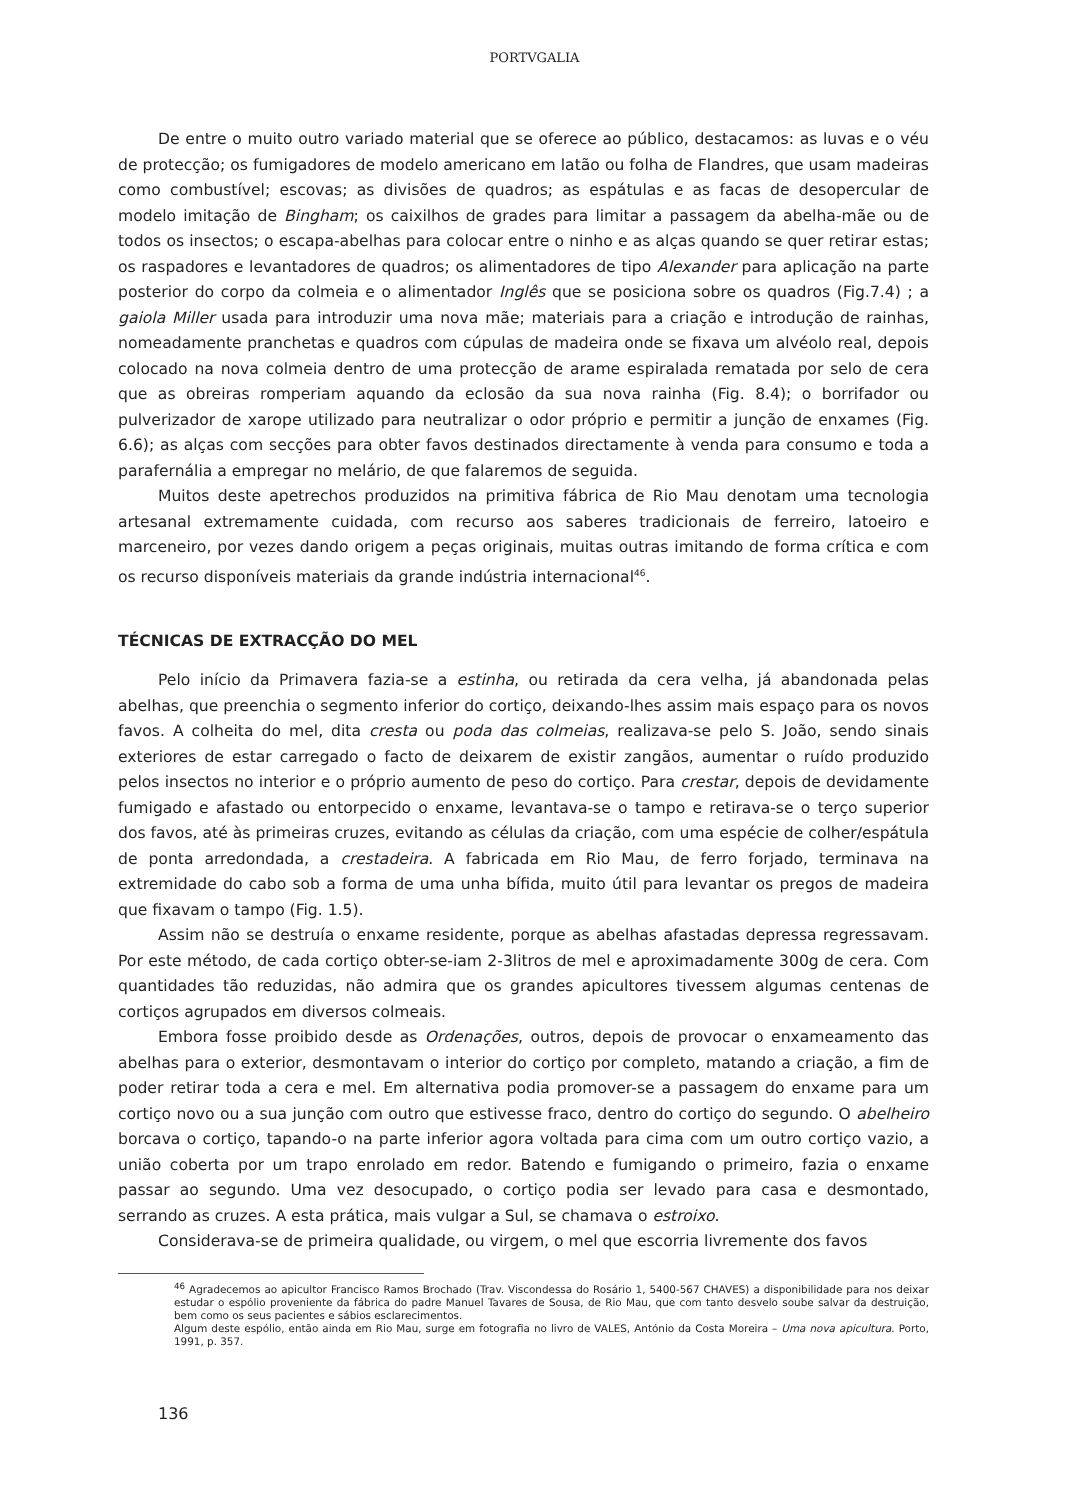PORTVGALIA
De entre o muito outro variado material que se oferece ao público, destacamos: as luvas e o véu de protecção; os fumigadores de modelo americano em latão ou folha de Flandres, que usam madeiras como combustível; escovas; as divisões de quadros; as espátulas e as facas de desopercular de modelo imitação de Bingham; os caixilhos de grades para limitar a passagem da abelha-mãe ou de todos os insectos; o escapa-abelhas para colocar entre o ninho e as alças quando se quer retirar estas; os raspadores e levantadores de quadros; os alimentadores de tipo Alexander para aplicação na parte posterior do corpo da colmeia e o alimentador Inglês que se posiciona sobre os quadros (Fig.7.4) ; a gaiola Miller usada para introduzir uma nova mãe; materiais para a criação e introdução de rainhas, nomeadamente pranchetas e quadros com cúpulas de madeira onde se fixava um alvéolo real, depois colocado na nova colmeia dentro de uma protecção de arame espiralada rematada por selo de cera que as obreiras romperiam aquando da eclosão da sua nova rainha (Fig. 8.4); o borrifador ou pulverizador de xarope utilizado para neutralizar o odor próprio e permitir a junção de enxames (Fig. 6.6); as alças com secções para obter favos destinados directamente à venda para consumo e toda a parafernália a empregar no melário, de que falaremos de seguida.
Muitos deste apetrechos produzidos na primitiva fábrica de Rio Mau denotam uma tecnologia artesanal extremamente cuidada, com recurso aos saberes tradicionais de ferreiro, latoeiro e marceneiro, por vezes dando origem a peças originais, muitas outras imitando de forma crítica e com os recurso disponíveis materiais da grande indústria internacional<sup>46</sup>.
TÉCNICAS DE EXTRACÇÃO DO MEL
Pelo início da Primavera fazia-se a estinha, ou retirada da cera velha, já abandonada pelas abelhas, que preenchia o segmento inferior do cortiço, deixando-lhes assim mais espaço para os novos favos. A colheita do mel, dita cresta ou poda das colmeias, realizava-se pelo S. João, sendo sinais exteriores de estar carregado o facto de deixarem de existir zangãos, aumentar o ruído produzido pelos insectos no interior e o próprio aumento de peso do cortiço. Para crestar, depois de devidamente fumigado e afastado ou entorpecido o enxame, levantava-se o tampo e retirava-se o terço superior dos favos, até às primeiras cruzes, evitando as células da criação, com uma espécie de colher/espátula de ponta arredondada, a crestadeira. A fabricada em Rio Mau, de ferro forjado, terminava na extremidade do cabo sob a forma de uma unha bífida, muito útil para levantar os pregos de madeira que fixavam o tampo (Fig. 1.5).
Assim não se destruía o enxame residente, porque as abelhas afastadas depressa regressavam. Por este método, de cada cortiço obter-se-iam 2-3litros de mel e aproximadamente 300g de cera. Com quantidades tão reduzidas, não admira que os grandes apicultores tivessem algumas centenas de cortiços agrupados em diversos colmeais.
Embora fosse proibido desde as Ordenações, outros, depois de provocar o enxameamento das abelhas para o exterior, desmontavam o interior do cortiço por completo, matando a criação, a fim de poder retirar toda a cera e mel. Em alternativa podia promover-se a passagem do enxame para um cortiço novo ou a sua junção com outro que estivesse fraco, dentro do cortiço do segundo. O abelheiro borcava o cortiço, tapando-o na parte inferior agora voltada para cima com um outro cortiço vazio, a união coberta por um trapo enrolado em redor. Batendo e fumigando o primeiro, fazia o enxame passar ao segundo. Uma vez desocupado, o cortiço podia ser levado para casa e desmontado, serrando as cruzes. A esta prática, mais vulgar a Sul, se chamava o estroixo.
Considerava-se de primeira qualidade, ou virgem, o mel que escorria livremente dos favos
<sup>46</sup> Agradecemos ao apicultor Francisco Ramos Brochado (Trav. Viscondessa do Rosário 1, 5400-567 CHAVES) a disponibilidade para nos deixar estudar o espólio proveniente da fábrica do padre Manuel Tavares de Sousa, de Rio Mau, que com tanto desvelo soube salvar da destruição, bem como os seus pacientes e sábios esclarecimentos.
Algum deste espólio, então ainda em Rio Mau, surge em fotografia no livro de VALES, António da Costa Moreira – Uma nova apicultura. Porto, 1991, p. 357.
136